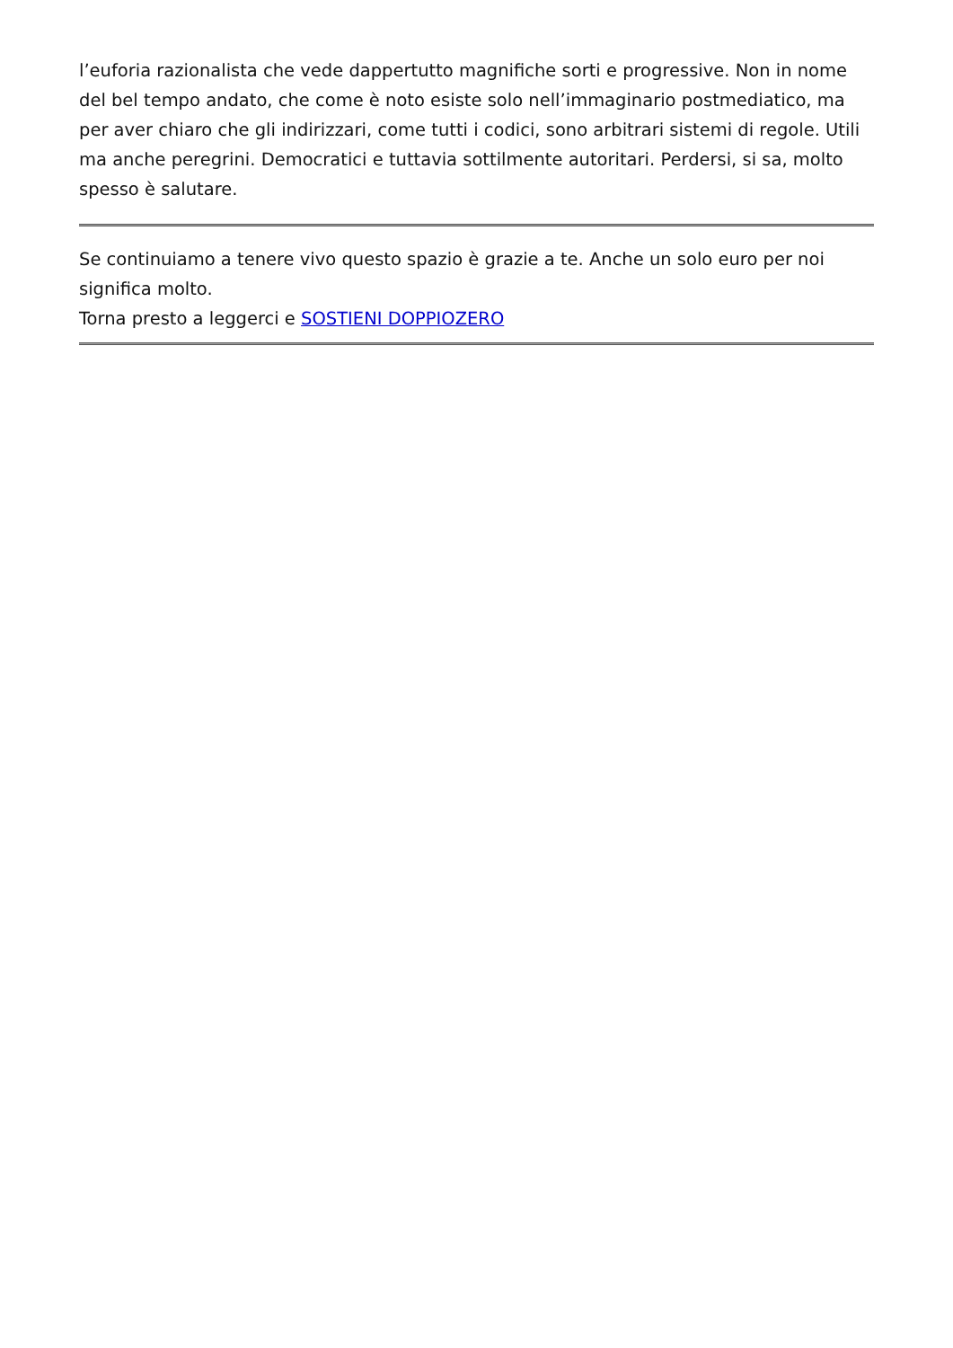l’euforia razionalista che vede dappertutto magnifiche sorti e progressive. Non in nome del bel tempo andato, che come è noto esiste solo nell’immaginario postmediatico, ma per aver chiaro che gli indirizzari, come tutti i codici, sono arbitrari sistemi di regole. Utili ma anche peregrini. Democratici e tuttavia sottilmente autoritari. Perdersi, si sa, molto spesso è salutare.
Se continuiamo a tenere vivo questo spazio è grazie a te. Anche un solo euro per noi significa molto.
Torna presto a leggerci e SOSTIENI DOPPIOZERO